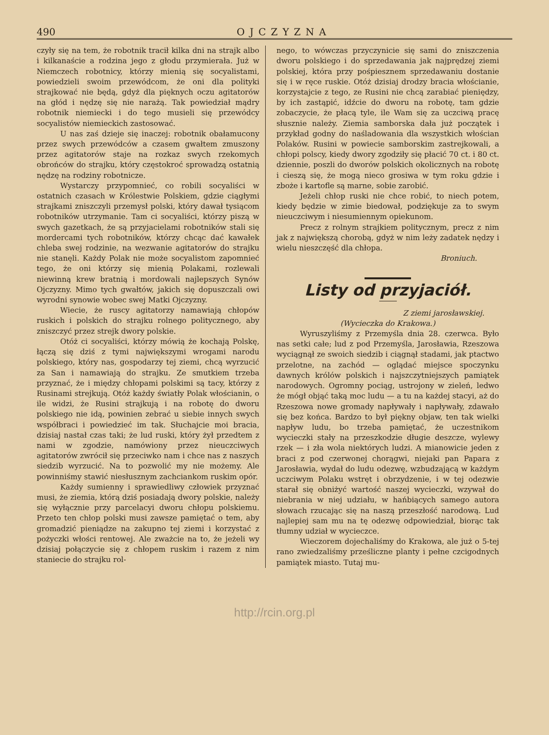490 OJCZYZNA
czyły się na tem, że robotnik tracił kilka dni na strajk albo i kilkanaście a rodzina jego z głodu przymierała. Już w Niemczech robotnicy, którzy mienią się socyalistami, powiedzieli swoim przewódcom, że oni dla polityki strajkować nie będą, gdyż dla pięknych oczu agitatorów na głód i nędzę się nie narażą. Tak powiedział mądry robotnik niemiecki i do tego musieli się przewódcy socyalistów niemieckich zastosować.
U nas zaś dzieje się inaczej: robotnik obałamucony przez swych przewódców a czasem gwałtem zmuszony przez agitatorów staje na rozkaz swych rzekomych obrońców do strajku, który częstokroć sprowadzą ostatnią nędzę na rodziny robotnicze.
Wystarczy przypomnieć, co robili socyaliści w ostatnich czasach w Królestwie Polskiem, gdzie ciągłymi strajkami zniszczyli przemysł polski, który dawał tysiącom robotników utrzymanie. Tam ci socyaliści, którzy piszą w swych gazetkach, że są przyjacielami robotników stali się mordercami tych robotników, którzy chcąc dać kawałek chleba swej rodzinie, na wezwanie agitatorów do strajku nie stanęli. Każdy Polak nie może socyalistom zapomnieć tego, że oni którzy się mienią Polakami, rozlewali niewinną krew bratnią i mordowali najlepszych Synów Ojczyzny. Mimo tych gwałtów, jakich się dopuszczali owi wyrodni synowie wobec swej Matki Ojczyzny.
Wiecie, że ruscy agitatorzy namawiają chłopów ruskich i polskich do strajku rolnego politycznego, aby zniszczyć przez strejk dwory polskie.
Otóż ci socyaliści, którzy mówią że kochają Polskę, łączą się dziś z tymi największymi wrogami narodu polskiego, który nas, gospodarzy tej ziemi, chcą wyrzucić za San i namawiają do strajku. Ze smutkiem trzeba przyznać, że i między chłopami polskimi są tacy, którzy z Rusinami strejkują. Otóż każdy światły Polak włościanin, o ile widzi, że Rusini strajkują i na robotę do dworu polskiego nie idą, powinien zebrać u siebie innych swych współbraci i powiedzieć im tak. Słuchajcie moi bracia, dzisiaj nastał czas taki; że lud ruski, który żył przedtem z nami w zgodzie, namówiony przez nieuczciwych agitatorów zwrócił się przeciwko nam i chce nas z naszych siedzib wyrzucić. Na to pozwolić my nie możemy. Ale powinniśmy stawić niesłusznym zachciankom ruskim opór.
Każdy sumienny i sprawiedliwy człowiek przyznać musi, że ziemia, którą dziś posiadają dwory polskie, należy się wyłącznie przy parcelacyi dworu chłopu polskiemu. Przeto ten chłop polski musi zawsze pamiętać o tem, aby gromadzić pieniądze na zakupno tej ziemi i korzystać z pożyczki włości rentowej. Ale zważcie na to, że jeżeli wy dzisiaj połączycie się z chłopem ruskim i razem z nim staniecie do strajku rol-
nego, to wówczas przyczynicie się sami do zniszczenia dworu polskiego i do sprzedawania jak najprędzej ziemi polskiej, która przy pośpiesznem sprzedawaniu dostanie się i w ręce ruskie. Otóż dzisiaj drodzy bracia włościanie, korzystajcie z tego, ze Rusini nie chcą zarabiać pieniędzy, by ich zastąpić, idźcie do dworu na robotę, tam gdzie zobaczycie, że płacą tyle, ile Wam się za uczciwą pracę słusznie należy. Ziemia samborska dała już początek i przykład godny do naśladowania dla wszystkich włościan Polaków. Rusini w powiecie samborskim zastrejkowali, a chłopi polscy, kiedy dwory zgodziły się płacić 70 ct. i 80 ct. dziennie, poszli do dworów polskich okolicznych na robotę i cieszą się, że mogą nieco grosiwa w tym roku gdzie i zboże i kartofle są marne, sobie zarobić.
Jeżeli chłop ruski nie chce robić, to niech potem, kiedy będzie w zimie biedował, podziękuje za to swym nieuczciwym i niesumiennym opiekunom.
Precz z rolnym strajkiem politycznym, precz z nim jak z największą chorobą, gdyż w nim leży zadatek nędzy i wielu nieszczęść dla chłopa.
Broniuch.
Listy od przyjaciół.
Z ziemi jarosławskiej.
(Wycieczka do Krakowa.)
Wyruszyliśmy z Przemyśla dnia 28. czerwca. Było nas setki całe; lud z pod Przemyśla, Jarosławia, Rzeszowa wyciągnął ze swoich siedzib i ciągnął stadami, jak ptactwo przelotne, na zachód — oglądać miejsce spoczynku dawnych królów polskich i najszczytniejszych pamiątek narodowych. Ogromny pociąg, ustrojony w zieleń, ledwo że mógł objąć taką moc ludu — a tu na każdej stacyi, aż do Rzeszowa nowe gromady napływały i napływały, zdawało się bez końca. Bardzo to był piękny objaw, ten tak wielki napływ ludu, bo trzeba pamiętać, że uczestnikom wycieczki stały na przeszkodzie długie deszcze, wylewy rzek — i zła wola niektórych ludzi. A mianowicie jeden z braci z pod czerwonej chorągwi, niejaki pan Papara z Jarosławia, wydał do ludu odezwę, wzbudzającą w każdym uczciwym Polaku wstręt i obrzydzenie, i w tej odezwie starał się obniżyć wartość naszej wycieczki, wzywał do niebrania w niej udziału, w hańbiących samego autora słowach rzucając się na naszą przeszłość narodową. Lud najlepiej sam mu na tę odezwę odpowiedział, biorąc tak tłumny udział w wycieczce.
Wieczorem dojechaliśmy do Krakowa, ale już o 5-tej rano zwiedzaliśmy prześliczne planty i pełne czcigodnych pamiątek miasto. Tutaj mu-
http://rcin.org.pl